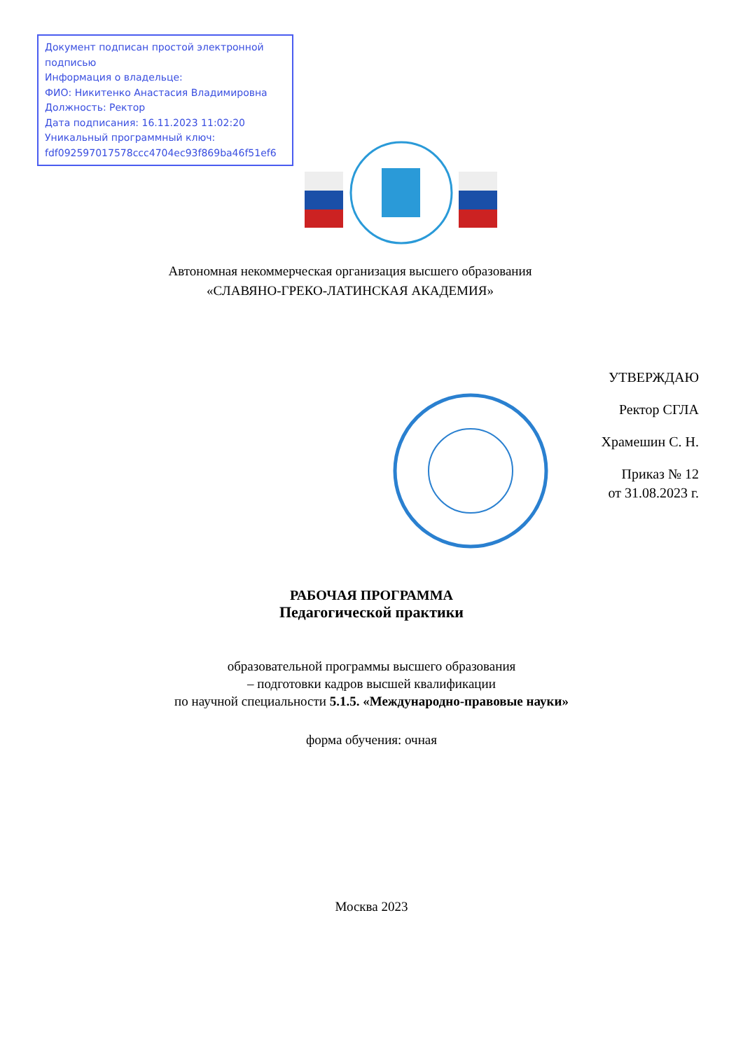Документ подписан простой электронной подписью
Информация о владельце:
ФИО: Никитенко Анастасия Владимировна
Должность: Ректор
Дата подписания: 16.11.2023 11:02:20
Уникальный программный ключ:
fdf092597017578ccc4704ec93f869ba46f51ef6
Автономная некоммерческая организация высшего образования
«СЛАВЯНО-ГРЕКО-ЛАТИНСКАЯ АКАДЕМИЯ»
УТВЕРЖДАЮ
Ректор СГЛА
Храмешин С. Н.
Приказ № 12
от 31.08.2023 г.
РАБОЧАЯ ПРОГРАММА
Педагогической практики
образовательной программы высшего образования
– подготовки кадров высшей квалификации
по научной специальности 5.1.5. «Международно-правовые науки»
форма обучения: очная
Москва 2023